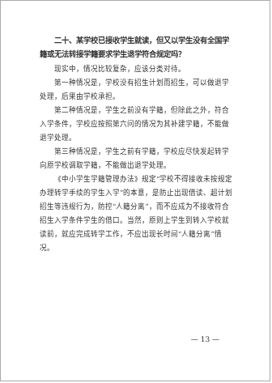二十、某学校已接收学生就读，但又以学生没有全国学籍或无法转接学籍要求学生退学符合规定吗？
现实中，情况比较复杂，应该分类对待。
第一种情况是，学校没有招生计划而招生，可以做退学处理，后果由学校承担。
第二种情况是，学生之前没有学籍，但除此之外，符合入学条件，学校应按照第六问的情况为其补建学籍，不能做退学处理。
第三种情况是，学生之前有学籍，学校应尽快发起转学向原学校调取学籍，不能做出退学处理。
《中小学生学籍管理办法》规定“学校不得接收未按规定办理转学手续的学生入学”的本意，是防止出现借读、超计划招生等违规行为，防控“人籍分离”，而不应成为不接收符合招生入学条件学生的借口。当然，原则上学生到转入学校就读前，就应完成转学工作，不应出现长时间“人籍分离”情况。
— 13 —